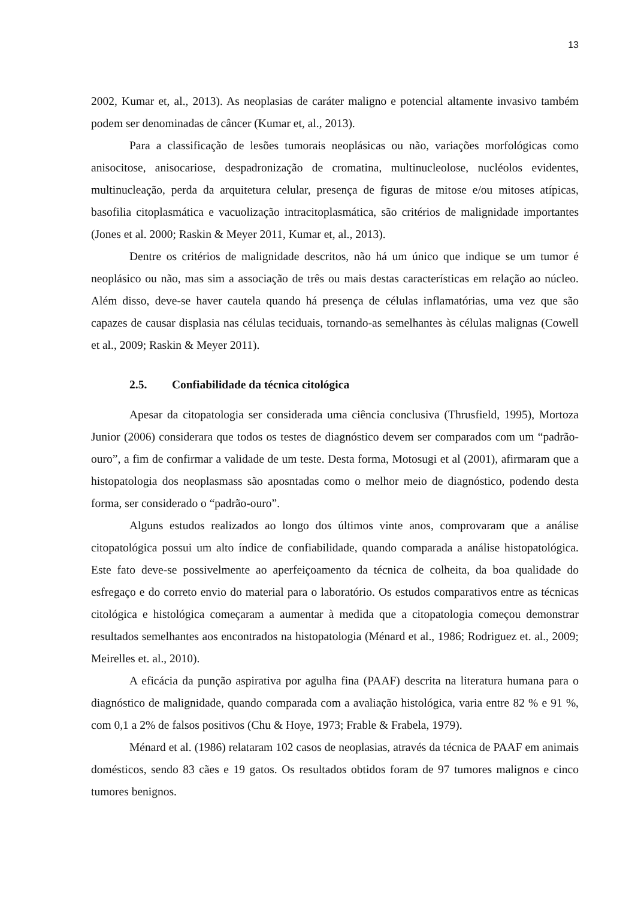13
2002, Kumar et, al., 2013). As neoplasias de caráter maligno e potencial altamente invasivo também podem ser denominadas de câncer (Kumar et, al., 2013).
Para a classificação de lesões tumorais neoplásicas ou não, variações morfológicas como anisocitose, anisocariose, despadronização de cromatina, multinucleolose, nucléolos evidentes, multinucleação, perda da arquitetura celular, presença de figuras de mitose e/ou mitoses atípicas, basofilia citoplasmática e vacuolização intracitoplasmática, são critérios de malignidade importantes (Jones et al. 2000; Raskin & Meyer 2011, Kumar et, al., 2013).
Dentre os critérios de malignidade descritos, não há um único que indique se um tumor é neoplásico ou não, mas sim a associação de três ou mais destas características em relação ao núcleo. Além disso, deve-se haver cautela quando há presença de células inflamatórias, uma vez que são capazes de causar displasia nas células teciduais, tornando-as semelhantes às células malignas (Cowell et al., 2009; Raskin & Meyer 2011).
2.5. Confiabilidade da técnica citológica
Apesar da citopatologia ser considerada uma ciência conclusiva (Thrusfield, 1995), Mortoza Junior (2006) considerara que todos os testes de diagnóstico devem ser comparados com um “padrão-ouro”, a fim de confirmar a validade de um teste. Desta forma, Motosugi et al (2001), afirmaram que a histopatologia dos neoplasmass são aposntadas como o melhor meio de diagnóstico, podendo desta forma, ser considerado o “padrão-ouro”.
Alguns estudos realizados ao longo dos últimos vinte anos, comprovaram que a análise citopatológica possui um alto índice de confiabilidade, quando comparada a análise histopatológica. Este fato deve-se possivelmente ao aperfeiçoamento da técnica de colheita, da boa qualidade do esfregaço e do correto envio do material para o laboratório. Os estudos comparativos entre as técnicas citológica e histológica começaram a aumentar à medida que a citopatologia começou demonstrar resultados semelhantes aos encontrados na histopatologia (Ménard et al., 1986; Rodriguez et. al., 2009; Meirelles et. al., 2010).
A eficácia da punção aspirativa por agulha fina (PAAF) descrita na literatura humana para o diagnóstico de malignidade, quando comparada com a avaliação histológica, varia entre 82 % e 91 %, com 0,1 a 2% de falsos positivos (Chu & Hoye, 1973; Frable & Frabela, 1979).
Ménard et al. (1986) relataram 102 casos de neoplasias, através da técnica de PAAF em animais domésticos, sendo 83 cães e 19 gatos. Os resultados obtidos foram de 97 tumores malignos e cinco tumores benignos.